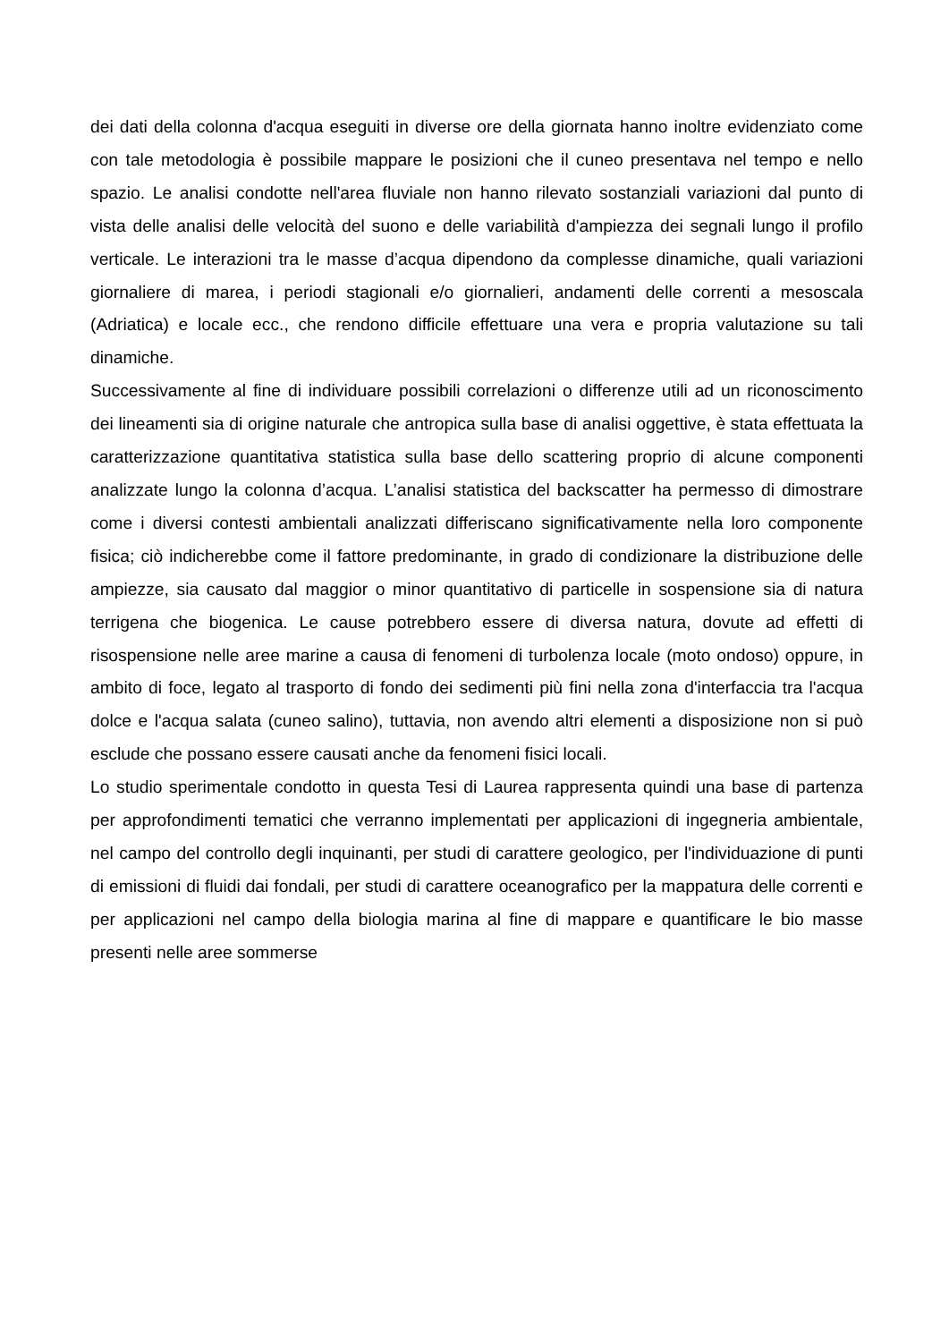dei dati della colonna d'acqua eseguiti in diverse ore della giornata hanno inoltre evidenziato come con tale metodologia è possibile mappare le posizioni che il cuneo presentava nel tempo e nello spazio. Le analisi condotte nell'area fluviale non hanno rilevato sostanziali variazioni dal punto di vista delle analisi delle velocità del suono e delle variabilità d'ampiezza dei segnali lungo il profilo verticale. Le interazioni tra le masse d’acqua dipendono da complesse dinamiche, quali variazioni giornaliere di marea, i periodi stagionali e/o giornalieri, andamenti delle correnti a mesoscala (Adriatica) e locale ecc., che rendono difficile effettuare una vera e propria valutazione su tali dinamiche.
Successivamente al fine di individuare possibili correlazioni o differenze utili ad un riconoscimento dei lineamenti sia di origine naturale che antropica sulla base di analisi oggettive, è stata effettuata la caratterizzazione quantitativa statistica sulla base dello scattering proprio di alcune componenti analizzate lungo la colonna d’acqua. L’analisi statistica del backscatter ha permesso di dimostrare come i diversi contesti ambientali analizzati differiscano significativamente nella loro componente fisica; ciò indicherebbe come il fattore predominante, in grado di condizionare la distribuzione delle ampiezze, sia causato dal maggior o minor quantitativo di particelle in sospensione sia di natura terrigena che biogenica. Le cause potrebbero essere di diversa natura, dovute ad effetti di risospensione nelle aree marine a causa di fenomeni di turbolenza locale (moto ondoso) oppure, in ambito di foce, legato al trasporto di fondo dei sedimenti più fini nella zona d'interfaccia tra l'acqua dolce e l'acqua salata (cuneo salino), tuttavia, non avendo altri elementi a disposizione non si può esclude che possano essere causati anche da fenomeni fisici locali.
Lo studio sperimentale condotto in questa Tesi di Laurea rappresenta quindi una base di partenza per approfondimenti tematici che verranno implementati per applicazioni di ingegneria ambientale, nel campo del controllo degli inquinanti, per studi di carattere geologico, per l'individuazione di punti di emissioni di fluidi dai fondali, per studi di carattere oceanografico per la mappatura delle correnti e per applicazioni nel campo della biologia marina al fine di mappare e quantificare le bio masse presenti nelle aree sommerse